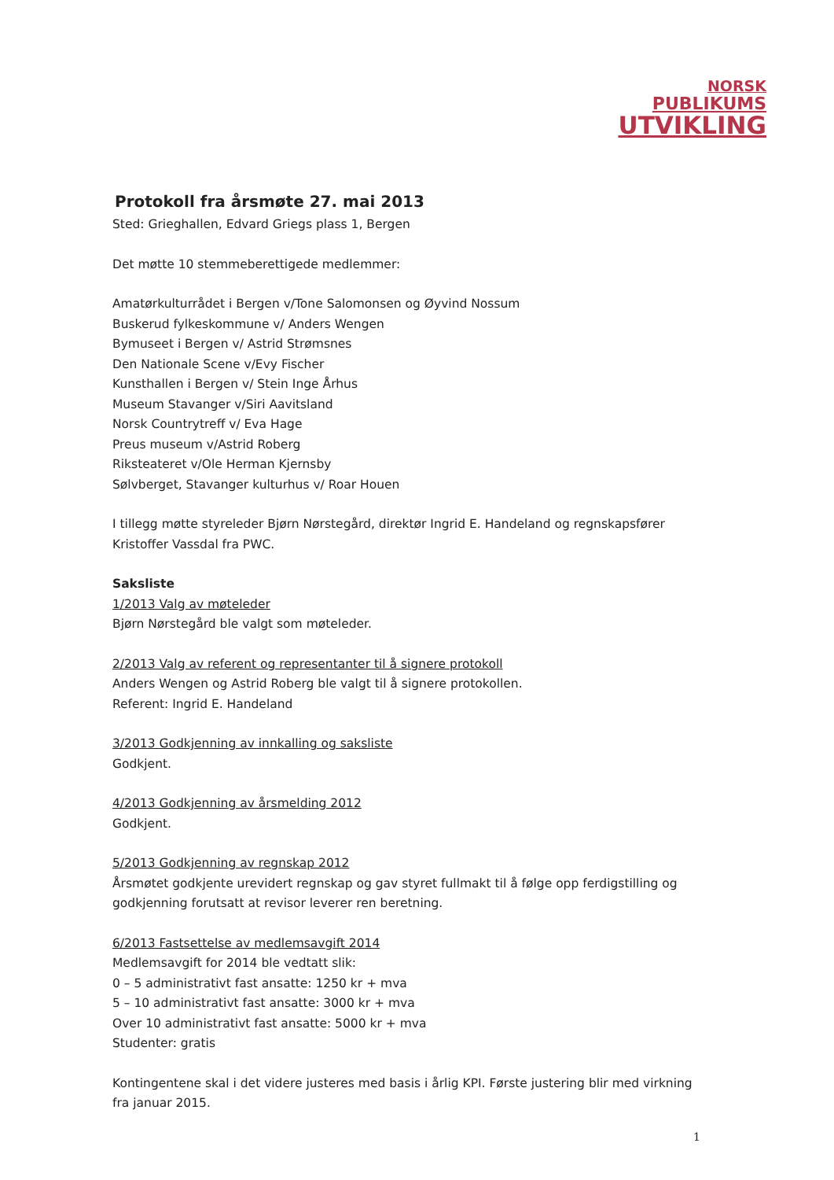NORSK
PUBLIKUMS
UTVIKLING
Protokoll fra årsmøte 27. mai 2013
Sted: Grieghallen, Edvard Griegs plass 1, Bergen
Det møtte 10 stemmeberettigede medlemmer:
Amatørkulturrådet i Bergen v/Tone Salomonsen og Øyvind Nossum
Buskerud fylkeskommune v/ Anders Wengen
Bymuseet i Bergen v/ Astrid Strømsnes
Den Nationale Scene v/Evy Fischer
Kunsthallen i Bergen v/ Stein Inge Århus
Museum Stavanger v/Siri Aavitsland
Norsk Countrytreff v/ Eva Hage
Preus museum v/Astrid Roberg
Riksteateret v/Ole Herman Kjernsby
Sølvberget, Stavanger kulturhus v/ Roar Houen
I tillegg møtte styreleder Bjørn Nørstegård, direktør Ingrid E. Handeland og regnskapsfører Kristoffer Vassdal fra PWC.
Saksliste
1/2013 Valg av møteleder
Bjørn Nørstegård ble valgt som møteleder.
2/2013 Valg av referent og representanter til å signere protokoll
Anders Wengen og Astrid Roberg ble valgt til å signere protokollen.
Referent: Ingrid E. Handeland
3/2013 Godkjenning av innkalling og saksliste
Godkjent.
4/2013 Godkjenning av årsmelding 2012
Godkjent.
5/2013 Godkjenning av regnskap 2012
Årsmøtet godkjente urevidert regnskap og gav styret fullmakt til å følge opp ferdigstilling og godkjenning forutsatt at revisor leverer ren beretning.
6/2013 Fastsettelse av medlemsavgift 2014
Medlemsavgift for 2014 ble vedtatt slik:
0 – 5 administrativt fast ansatte: 1250 kr + mva
5 – 10 administrativt fast ansatte: 3000 kr + mva
Over 10 administrativt fast ansatte: 5000 kr + mva
Studenter: gratis
Kontingentene skal i det videre justeres med basis i årlig KPI. Første justering blir med virkning fra januar 2015.
1